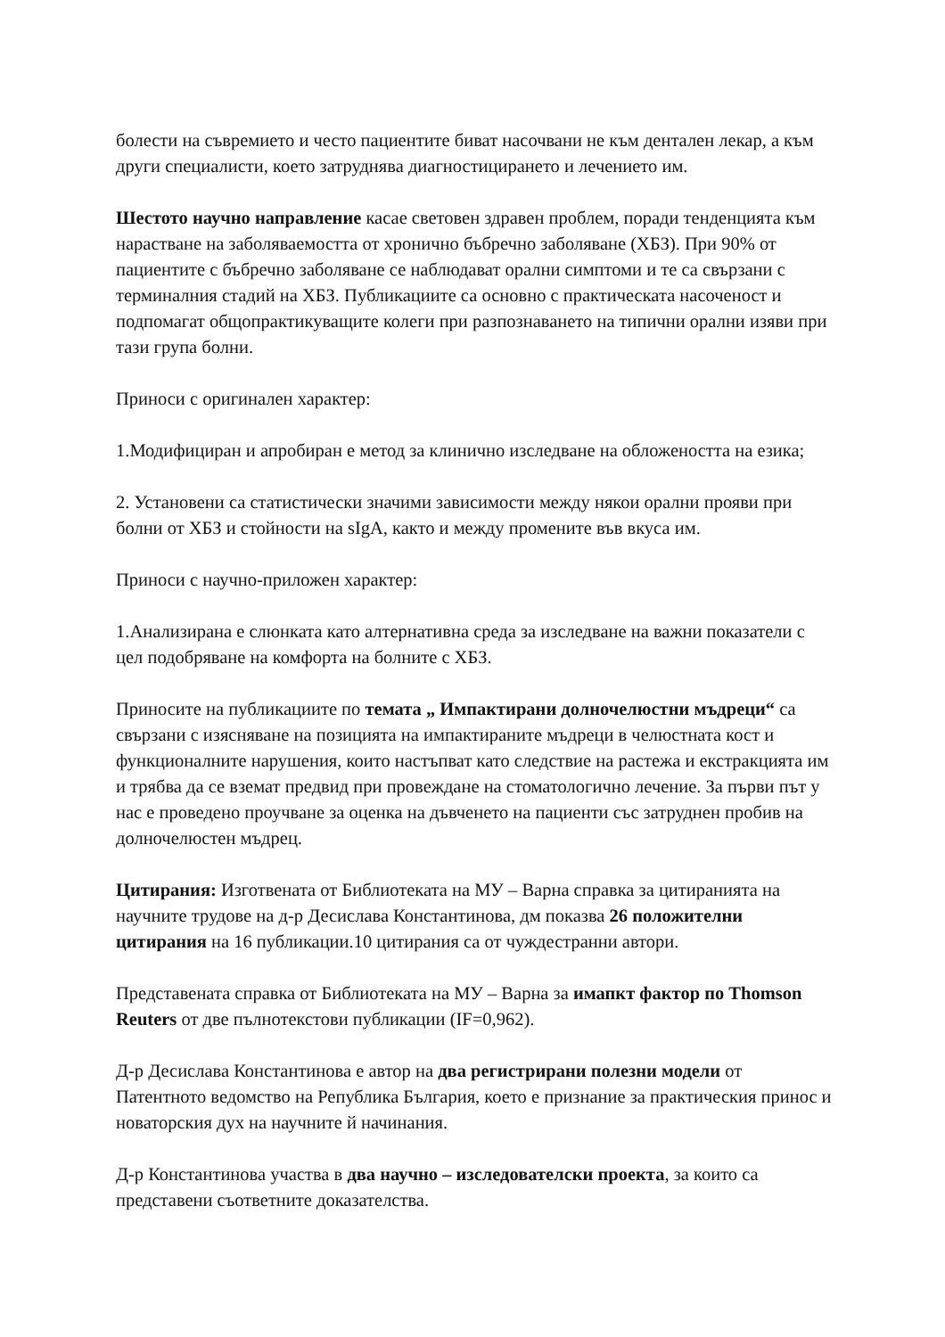болести на съвремието и често пациентите биват насочвани не към дентален лекар, а към други специалисти, което затруднява диагностицирането и лечението им.
Шестото научно направление касае световен здравен проблем, поради тенденцията към нарастване на заболяваемостта от хронично бъбречно заболяване (ХБЗ). При 90% от пациентите с бъбречно заболяване се наблюдават орални симптоми и те са свързани с терминалния стадий на ХБЗ. Публикациите са основно с практическата насоченост и подпомагат общопрактикуващите колеги при разпознаването на типични орални изяви при тази група болни.
Приноси с оригинален характер:
1.Модифициран и апробиран е метод за клинично изследване на обложеността на езика;
2. Установени са статистически значими зависимости между някои орални прояви при болни от ХБЗ и стойности на sIgA, както и между промените във вкуса им.
Приноси с научно-приложен характер:
1.Анализирана е слюнката като алтернативна среда за изследване на важни показатели с цел подобряване на комфорта на болните с ХБЗ.
Приносите на публикациите по темата „ Импактирани долночелюстни мъдреци“ са свързани с изясняване на позицията на импактираните мъдреци в челюстната кост и функционалните нарушения, които настъпват като следствие на растежа и екстракцията им и трябва да се вземат предвид при провеждане на стоматологично лечение. За първи път у нас е проведено проучване за оценка на дъвченето на пациенти със затруднен пробив на долночелюстен мъдрец.
Цитирания: Изготвената от Библиотеката на МУ – Варна справка за цитиранията на научните трудове на д-р Десислава Константинова, дм показва 26 положителни цитирания на 16 публикации.10 цитирания са от чуждестранни автори.
Представената справка от Библиотеката на МУ – Варна за имапкт фактор по Thomson Reuters от две пълнотекстови публикации (IF=0,962).
Д-р Десислава Константинова е автор на два регистрирани полезни модели от Патентното ведомство на Република България, което е признание за практическия принос и новаторския дух на научните й начинания.
Д-р Константинова участва в два научно – изследователски проекта, за които са представени съответните доказателства.